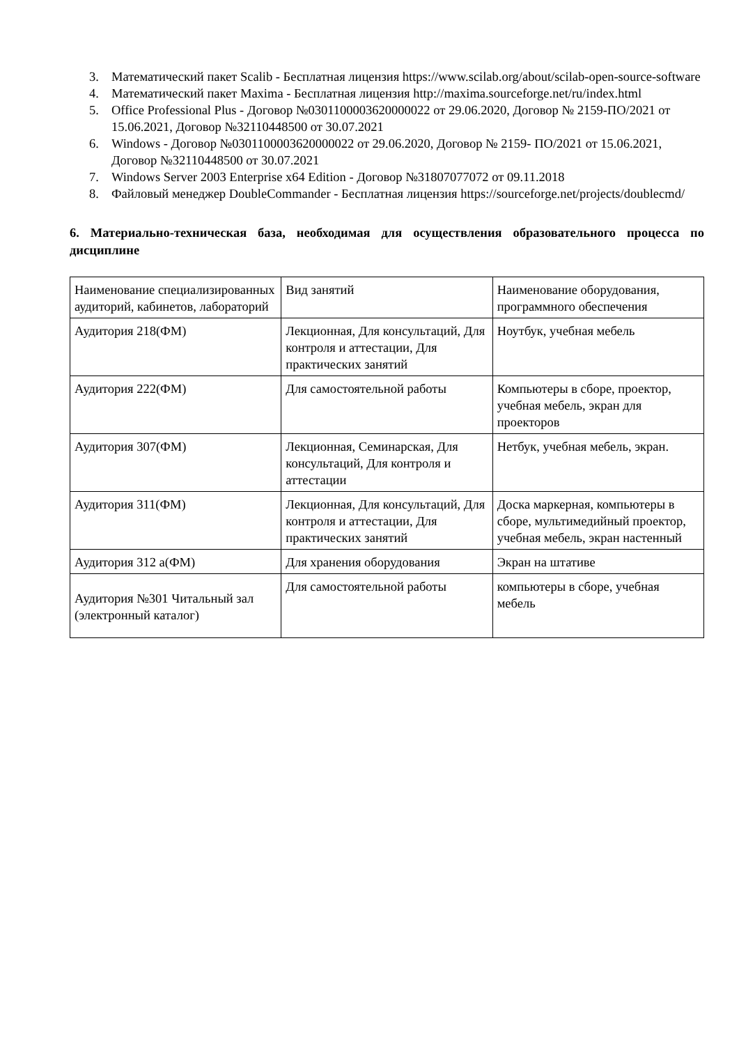3. Математический пакет Scalib - Бесплатная лицензия https://www.scilab.org/about/scilab-open-source-software
4. Математический пакет Maxima - Бесплатная лицензия http://maxima.sourceforge.net/ru/index.html
5. Office Professional Plus - Договор №0301100003620000022 от 29.06.2020, Договор № 2159-ПО/2021 от 15.06.2021, Договор №32110448500 от 30.07.2021
6. Windows - Договор №0301100003620000022 от 29.06.2020, Договор № 2159- ПО/2021 от 15.06.2021, Договор №32110448500 от 30.07.2021
7. Windows Server 2003 Enterprise x64 Edition - Договор №31807077072 от 09.11.2018
8. Файловый менеджер DoubleCommander - Бесплатная лицензия https://sourceforge.net/projects/doublecmd/
6. Материально-техническая база, необходимая для осуществления образовательного процесса по дисциплине
| Наименование специализированных аудиторий, кабинетов, лабораторий | Вид занятий | Наименование оборудования, программного обеспечения |
| Аудитория 218(ФМ) | Лекционная, Для консультаций, Для контроля и аттестации, Для практических занятий | Ноутбук, учебная мебель |
| Аудитория 222(ФМ) | Для самостоятельной работы | Компьютеры в сборе, проектор, учебная мебель, экран для проекторов |
| Аудитория 307(ФМ) | Лекционная, Семинарская, Для консультаций, Для контроля и аттестации | Нетбук, учебная мебель, экран. |
| Аудитория 311(ФМ) | Лекционная, Для консультаций, Для контроля и аттестации, Для практических занятий | Доска маркерная, компьютеры в сборе, мультимедийный проектор, учебная мебель, экран настенный |
| Аудитория 312 а(ФМ) | Для хранения оборудования | Экран на штативе |
| Аудитория №301 Читальный зал (электронный каталог) | Для самостоятельной работы | компьютеры в сборе, учебная мебель |